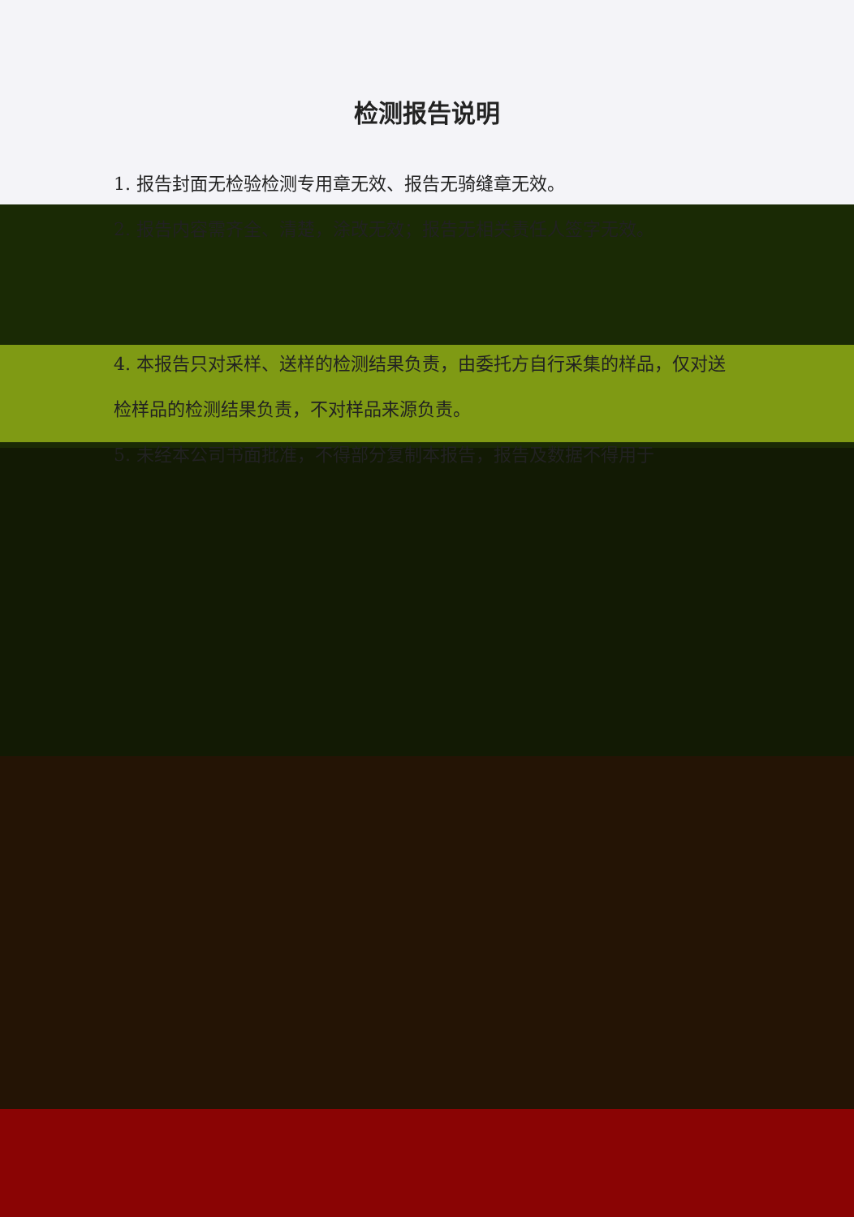检测报告说明
1. 报告封面无检验检测专用章无效、报告无骑缝章无效。
2. 报告内容需齐全、清楚，涂改无效；报告无相关责任人签字无效。
4. 本报告只对采样、送样的检测结果负责，由委托方自行采集的样品，仅对送检样品的检测结果负责，不对样品来源负责。
5. 未经本公司书面批准，不得部分复制本报告，报告及数据不得用于